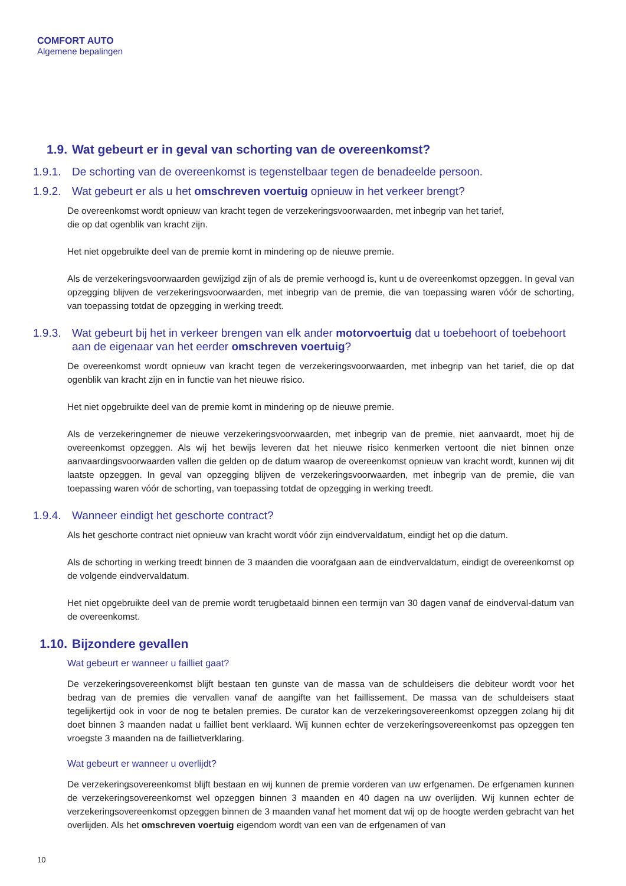COMFORT AUTO
Algemene bepalingen
1.9. Wat gebeurt er in geval van schorting van de overeenkomst?
1.9.1. De schorting van de overeenkomst is tegenstelbaar tegen de benadeelde persoon.
1.9.2. Wat gebeurt er als u het omschreven voertuig opnieuw in het verkeer brengt?
De overeenkomst wordt opnieuw van kracht tegen de verzekeringsvoorwaarden, met inbegrip van het tarief,
die op dat ogenblik van kracht zijn.
Het niet opgebruikte deel van de premie komt in mindering op de nieuwe premie.
Als de verzekeringsvoorwaarden gewijzigd zijn of als de premie verhoogd is, kunt u de overeenkomst opzeggen. In geval van opzegging blijven de verzekeringsvoorwaarden, met inbegrip van de premie, die van toepassing waren vóór de schorting, van toepassing totdat de opzegging in werking treedt.
1.9.3. Wat gebeurt bij het in verkeer brengen van elk ander motorvoertuig dat u toebehoort of toebehoort aan de eigenaar van het eerder omschreven voertuig?
De overeenkomst wordt opnieuw van kracht tegen de verzekeringsvoorwaarden, met inbegrip van het tarief, die op dat ogenblik van kracht zijn en in functie van het nieuwe risico.
Het niet opgebruikte deel van de premie komt in mindering op de nieuwe premie.
Als de verzekeringnemer de nieuwe verzekeringsvoorwaarden, met inbegrip van de premie, niet aanvaardt, moet hij de overeenkomst opzeggen. Als wij het bewijs leveren dat het nieuwe risico kenmerken vertoont die niet binnen onze aanvaardingsvoorwaarden vallen die gelden op de datum waarop de overeenkomst opnieuw van kracht wordt, kunnen wij dit laatste opzeggen. In geval van opzegging blijven de verzekeringsvoorwaarden, met inbegrip van de premie, die van toepassing waren vóór de schorting, van toepassing totdat de opzegging in werking treedt.
1.9.4. Wanneer eindigt het geschorte contract?
Als het geschorte contract niet opnieuw van kracht wordt vóór zijn eindvervaldatum, eindigt het op die datum.
Als de schorting in werking treedt binnen de 3 maanden die voorafgaan aan de eindvervaldatum, eindigt de overeenkomst op de volgende eindvervaldatum.
Het niet opgebruikte deel van de premie wordt terugbetaald binnen een termijn van 30 dagen vanaf de eindverval-datum van de overeenkomst.
1.10. Bijzondere gevallen
Wat gebeurt er wanneer u failliet gaat?
De verzekeringsovereenkomst blijft bestaan ten gunste van de massa van de schuldeisers die debiteur wordt voor het bedrag van de premies die vervallen vanaf de aangifte van het faillissement. De massa van de schuldeisers staat tegelijkertijd ook in voor de nog te betalen premies. De curator kan de verzekeringsovereenkomst opzeggen zolang hij dit doet binnen 3 maanden nadat u failliet bent verklaard. Wij kunnen echter de verzekeringsovereenkomst pas opzeggen ten vroegste 3 maanden na de faillietverklaring.
Wat gebeurt er wanneer u overlijdt?
De verzekeringsovereenkomst blijft bestaan en wij kunnen de premie vorderen van uw erfgenamen. De erfgenamen kunnen de verzekeringsovereenkomst wel opzeggen binnen 3 maanden en 40 dagen na uw overlijden. Wij kunnen echter de verzekeringsovereenkomst opzeggen binnen de 3 maanden vanaf het moment dat wij op de hoogte werden gebracht van het overlijden. Als het omschreven voertuig eigendom wordt van een van de erfgenamen of van
10